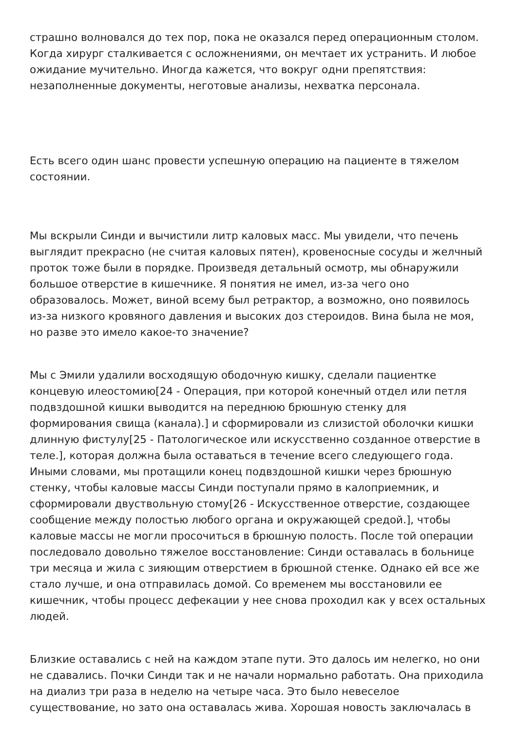страшно волновался до тех пор, пока не оказался перед операционным столом. Когда хирург сталкивается с осложнениями, он мечтает их устранить. И любое ожидание мучительно. Иногда кажется, что вокруг одни препятствия: незаполненные документы, неготовые анализы, нехватка персонала.
Есть всего один шанс провести успешную операцию на пациенте в тяжелом состоянии.
Мы вскрыли Синди и вычистили литр каловых масс. Мы увидели, что печень выглядит прекрасно (не считая каловых пятен), кровеносные сосуды и желчный проток тоже были в порядке. Произведя детальный осмотр, мы обнаружили большое отверстие в кишечнике. Я понятия не имел, из-за чего оно образовалось. Может, виной всему был ретрактор, а возможно, оно появилось из-за низкого кровяного давления и высоких доз стероидов. Вина была не моя, но разве это имело какое-то значение?
Мы с Эмили удалили восходящую ободочную кишку, сделали пациентке концевую илеостомию[24 - Операция, при которой конечный отдел или петля подвздошной кишки выводится на переднюю брюшную стенку для формирования свища (канала).] и сформировали из слизистой оболочки кишки длинную фистулу[25 - Патологическое или искусственно созданное отверстие в теле.], которая должна была оставаться в течение всего следующего года. Иными словами, мы протащили конец подвздошной кишки через брюшную стенку, чтобы каловые массы Синди поступали прямо в калоприемник, и сформировали двуствольную стому[26 - Искусственное отверстие, создающее сообщение между полостью любого органа и окружающей средой.], чтобы каловые массы не могли просочиться в брюшную полость. После той операции последовало довольно тяжелое восстановление: Синди оставалась в больнице три месяца и жила с зияющим отверстием в брюшной стенке. Однако ей все же стало лучше, и она отправилась домой. Со временем мы восстановили ее кишечник, чтобы процесс дефекации у нее снова проходил как у всех остальных людей.
Близкие оставались с ней на каждом этапе пути. Это далось им нелегко, но они не сдавались. Почки Синди так и не начали нормально работать. Она приходила на диализ три раза в неделю на четыре часа. Это было невеселое существование, но зато она оставалась жива. Хорошая новость заключалась в